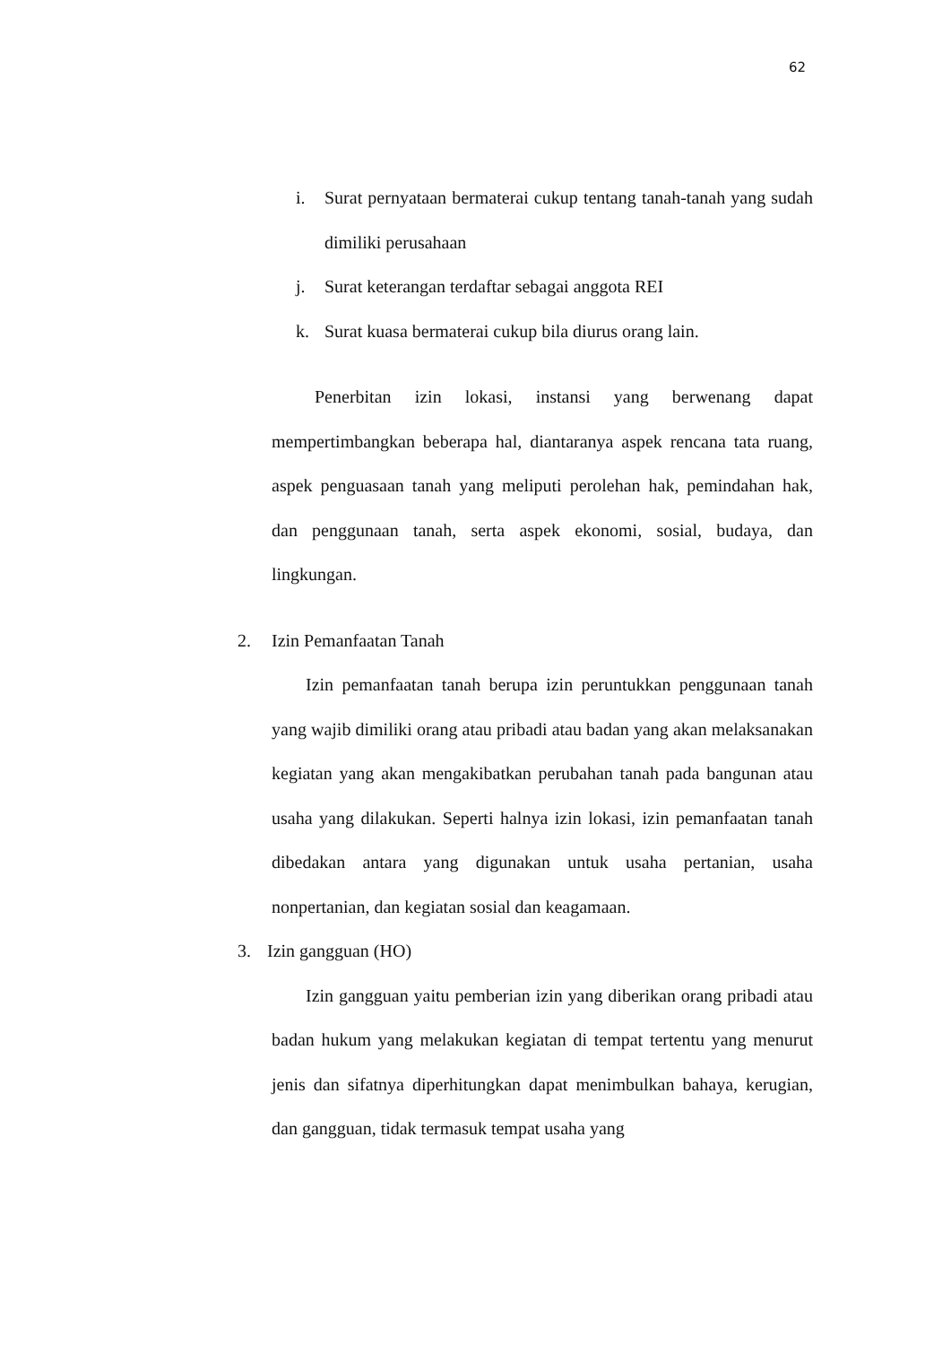62
i. Surat pernyataan bermaterai cukup tentang tanah-tanah yang sudah dimiliki perusahaan
j. Surat keterangan terdaftar sebagai anggota REI
k. Surat kuasa bermaterai cukup bila diurus orang lain.
Penerbitan izin lokasi, instansi yang berwenang dapat mempertimbangkan beberapa hal, diantaranya aspek rencana tata ruang, aspek penguasaan tanah yang meliputi perolehan hak, pemindahan hak, dan penggunaan tanah, serta aspek ekonomi, sosial, budaya, dan lingkungan.
2. Izin Pemanfaatan Tanah
Izin pemanfaatan tanah berupa izin peruntukkan penggunaan tanah yang wajib dimiliki orang atau pribadi atau badan yang akan melaksanakan kegiatan yang akan mengakibatkan perubahan tanah pada bangunan atau usaha yang dilakukan. Seperti halnya izin lokasi, izin pemanfaatan tanah dibedakan antara yang digunakan untuk usaha pertanian, usaha nonpertanian, dan kegiatan sosial dan keagamaan.
3. Izin gangguan (HO)
Izin gangguan yaitu pemberian izin yang diberikan orang pribadi atau badan hukum yang melakukan kegiatan di tempat tertentu yang menurut jenis dan sifatnya diperhitungkan dapat menimbulkan bahaya, kerugian, dan gangguan, tidak termasuk tempat usaha yang